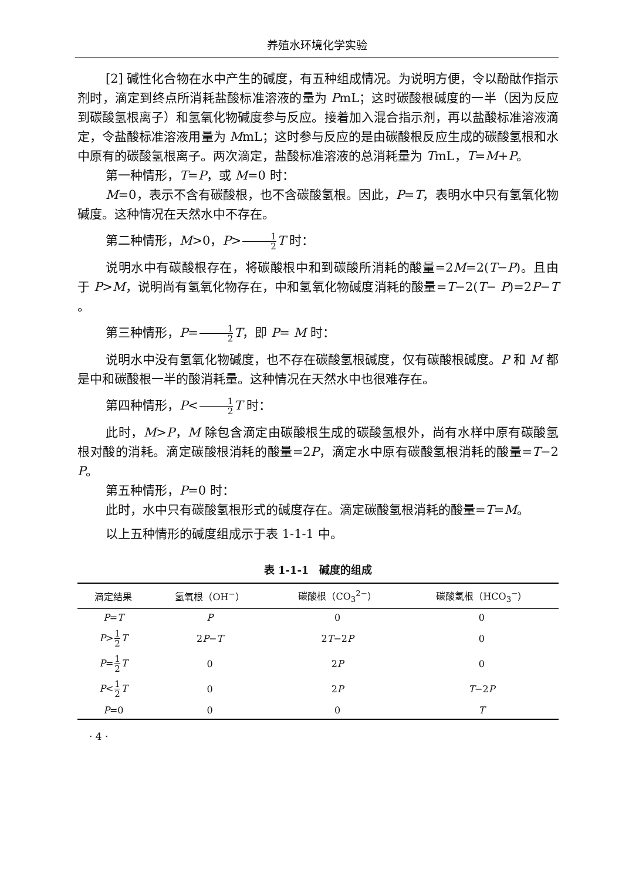养殖水环境化学实验
[2] 碱性化合物在水中产生的碱度，有五种组成情况。为说明方便，令以酚酞作指示剂时，滴定到终点所消耗盐酸标准溶液的量为 PmL；这时碳酸根碱度的一半（因为反应到碳酸氢根离子）和氢氧化物碱度参与反应。接着加入混合指示剂，再以盐酸标准溶液滴定，令盐酸标准溶液用量为 MmL；这时参与反应的是由碳酸根反应生成的碳酸氢根和水中原有的碳酸氢根离子。两次滴定，盐酸标准溶液的总消耗量为 TmL，T=M+P。
第一种情形，T=P，或 M=0 时：
M=0，表示不含有碳酸根，也不含碳酸氢根。因此，P=T，表明水中只有氢氧化物碱度。这种情况在天然水中不存在。
第二种情形，M>0，P>1 2 T 时：
说明水中有碳酸根存在，将碳酸根中和到碳酸所消耗的酸量=2M=2(T−P)。且由于 P>M，说明尚有氢氧化物存在，中和氢氧化物碱度消耗的酸量=T−2(T− P)=2P−T 。
第三种情形，P=1 2 T，即 P= M 时：
说明水中没有氢氧化物碱度，也不存在碳酸氢根碱度，仅有碳酸根碱度。P 和 M 都是中和碳酸根一半的酸消耗量。这种情况在天然水中也很难存在。
第四种情形，P<1 2 T 时：
此时，M>P，M 除包含滴定由碳酸根生成的碳酸氢根外，尚有水样中原有碳酸氢根对酸的消耗。滴定碳酸根消耗的酸量=2P，滴定水中原有碳酸氢根消耗的酸量=T−2 P。
第五种情形，P=0 时：
此时，水中只有碳酸氢根形式的碱度存在。滴定碳酸氢根消耗的酸量=T=M。
以上五种情形的碱度组成示于表 1-1-1 中。
表 1-1-1　碱度的组成
| 滴定结果 | 氢氧根（OH<sup>−</sup>） | 碳酸根（CO<sub>3</sub><sup>2−</sup>） | 碳酸氢根（HCO<sub>3</sub><sup>−</sup>） |
| --- | --- | --- | --- |
| P = T | P | 0 | 0 |
| P > 1 2 T | 2 P − T | 2 T −2 P | 0 |
| P = 1 2 T | 0 | 2 P | 0 |
| P < 1 2 T | 0 | 2 P | T −2 P |
| P =0 | 0 | 0 | T |
· 4 ·